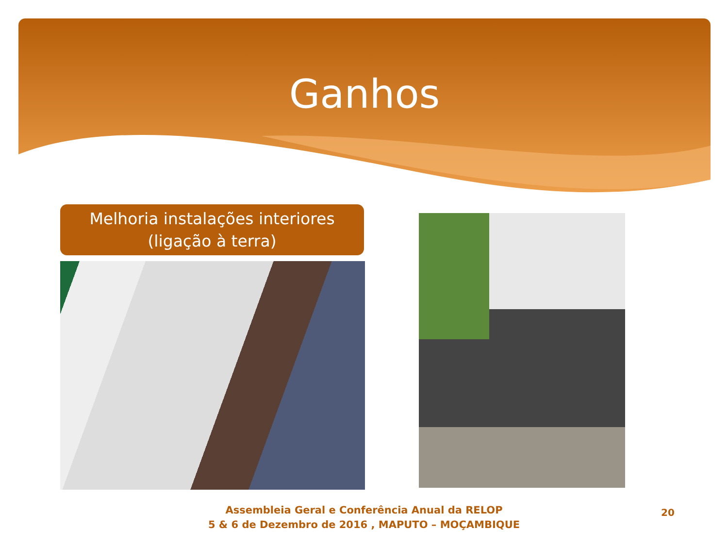Ganhos
Melhoria instalações interiores
(ligação à terra)
Assembleia Geral e Conferência Anual da RELOP
5 & 6 de Dezembro de 2016 , MAPUTO – MOÇAMBIQUE
20